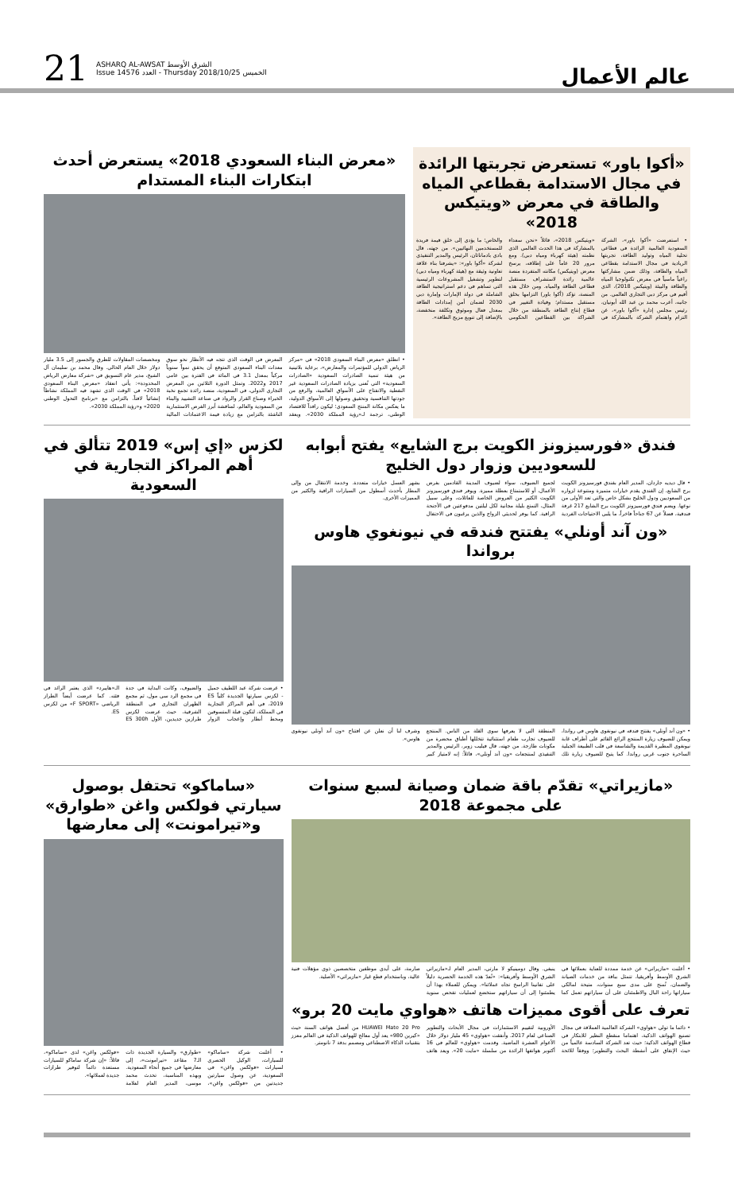عالم الأعمال
21
ASHARQ AL-AWSAT الشرق الأوسط
Issue 14576 العدد - Thursday 2018/10/25 الخميس
«أكوا باور» تستعرض تجربتها الرائدة في مجال الاستدامة بقطاعي المياه والطاقة في معرض «ويتيكس 2018»
• استعرضت «أكوا باور»، الشركة السعودية العالمية الرائدة في قطاعي تحلية المياه وتوليد الطاقة، تجربتها الريادية في مجال الاستدامة بقطاعي المياه والطاقة، وذلك ضمن مشاركتها راعياً ماسياً في معرض تكنولوجيا المياه والطاقة والبيئة (ويتيكس 2018)، الذي أقيم في مركز دبي التجاري العالمي. من جانبه، أعرب محمد بن عبد الله أبونيان، رئيس مجلس إدارة «أكوا باور»، عن التزام واهتمام الشركة بالمشاركة في «ويتيكس 2018»، قائلاً «نحن سعداء بالمشاركة في هذا الحدث العالمي الذي نظمته (هيئة كهرباء ومياه دبي). ومع مرور 20 عاماً على إطلاقه، يرسخ معرض (ويتيكس) مكانته المتفردة منصة عالمية رائدة لاستشراف مستقبل قطاعي الطاقة والمياه. ومن خلال هذه المنصة، تؤكد (أكوا باور) التزامها بخلق مستقبل مستدام؛ وقيادة التغيير في قطاع إنتاج الطاقة بالمنطقة من خلال الشراكة بين القطاعين الحكومي والخاص؛ ما يؤدي إلى خلق قيمة فريدة للمستخدمين النهائيين». من جهته، قال بادي بادماناثان، الرئيس والمدير التنفيذي لشركة «أكوا باور»: «يشرفنا بناء علاقة تعاونية وثيقة مع (هيئة كهرباء ومياه دبي) لتطوير وتشغيل المشروعات الرئيسية التي تساهم في دعم استراتيجية الطاقة الشاملة في دولة الإمارات وإمارة دبي 2030 لضمان أمن إمدادات الطاقة بمعدل فعال وموثوق وتكلفة منخفضة، بالإضافة إلى تنويع مزيج الطاقة».
«معرض البناء السعودي 2018» يستعرض أحدث ابتكارات البناء المستدام
• انطلق «معرض البناء السعودي 2018» في «مركز الرياض الدولي للمؤتمرات والمعارض»، برعاية بلاتينية من هيئة تنمية الصادرات السعودية «الصادرات السعودية» التي تُعنى بزيادة الصادرات السعودية غير النفطية والانفتاح على الأسواق العالمية، والرفع من جودتها التنافسية وتحقيق وصولها إلى الأسواق الدولية، ما يعكس مكانة المنتج السعودي؛ ليكون رافداً للاقتصاد الوطني، ترجمة لـ«رؤية المملكة 2030». ويعقد المعرض في الوقت الذي تتجه فيه الأنظار نحو سوق معدات البناء السعودي المتوقع أن يحقق نمواً سنوياً مركباً بمعدل 3.1 في المائة في الفترة بين عامي 2017 و2022. وتمثل الدورة الثلاثين من المعرض التجاري الدولي، في السعودية، منصة رائدة تجمع نخبة الخبراء وصناع القرار والرواد في صناعة التشييد والبناء من السعودية والعالم، لمناقشة أبرز الفرص الاستثمارية الناشئة بالتزامن مع زيادة قيمة الاعتمادات المالية ومخصصات المقاولات للطرق والجسور إلى 3.5 مليار دولار خلال العام الحالي. وقال محمد بن سليمان آل الشيخ، مدير عام التسويق في «شركة معارض الرياض المحدودة»: يأتي انعقاد «معرض البناء السعودي 2018» في الوقت الذي تشهد فيه المملكة نشاطاً إنشائياً لافتاً، بالتزامن مع «برنامج التحول الوطني 2020» و«رؤية المملكة 2030».
فندق «فورسيزونز الكويت برج الشايع» يفتح أبوابه للسعوديين وزوار دول الخليج
• قال ديديه جاردان، المدير العام بفندق فورسيزونز الكويت برج الشايع، إن الفندق يقدم خيارات متميزة ومتنوعة لزواره من السعوديين ودول الخليج بشكل خاص والتي تعد الأولى من نوعها. ويضم فندق فورسيزونز الكويت برج الشايع 217 غرفة فندقية، فضلاً عن 67 جناحاً فاخراً، ما يلبي الاحتياجات الفردية لجميع الضيوف، سواء لضيوف المدينة القادمين بغرض الأعمال، أو للاستمتاع بعطلة مميزة. ويوفر فندق فورسيزونز الكويت الكثير من العروض الخاصة للعائلات، وعلى سبيل المثال، التمتع بليلة مجانية لكل ليلتين مدفوعتين في الأجنحة الراقية. كما يوفر لحديثي الزواج والذين يرغبون في الاحتفال بشهر العسل خيارات متعددة. وخدمة الانتقال من وإلى المطار بأحدث أسطول من السيارات الراقية والكثير من المميزات الأخرى.
«ون آند أونلي» يفتتح فندقه في نيونغوي هاوس برواندا
• «ون آند أونلي» يفتتح فندقه في نيونغوي هاوس في رواندا، ويمكن للضيوف زيارة المنتجع الرائع القائم على أطراف غابة نيونغوي المطيرة القديمة والشاسعة في قلب الطبيعة الجبلية الساحرة جنوب غربي رواندا. كما يتيح للضيوف زيارة تلك المنطقة التي لا يعرفها سوى القلة من الناس. المنتجع للضيوف تجارب طعام استثنائية تتخللها أطباق محضرة من مكونات طازجة. من جهته، قال فيليب زوبر، الرئيس والمدير التنفيذي لمنتجعات «ون آند أونلي»، قائلاً: إنه لامتياز كبير وشرف لنا أن نعلن عن افتتاح «ون آند أونلي نيونغوي هاوس».
لكزس «إي إس» 2019 تتألق في أهم المراكز التجارية في السعودية
• عرضت شركة عبد اللطيف جميل - لكزس سيارتها الجديدة كلياً ES 2019، في أهم المراكز التجارية في المملكة، لتكون قبلة المتسوقين ومحط أنظار وإعجاب الزوار والضيوف، وكانت البداية في جدة في مجمع الرد سي مول، ثم مجمع الظهران التجاري في المنطقة الشرقية، حيث عرضت لكزس طرازين جديدين، الأول ES 300h الـ«هايبرد» الذي يعتبر الرائد في فئته. كما عرضت أيضاً الطراز الرياضي «F SPORT» من لكزس ES.
«مازيراتي» تقدّم باقة ضمان وصيانة لسبع سنوات على مجموعة 2018
• أعلنت «مازيراتي» عن خدمة ممددة للعناية بعملائها في الشرق الأوسط وأفريقيا، تتمثل بباقة من خدمات الصيانة والضمان، تُمنح على مدى سبع سنوات، متيحة لمالكي سياراتها راحة البال والاطمئنان على أن سياراتهم تعمل كما ينبغي. وقال دومينيكو لا مارتي، المدير العام لـ«مازيراتي الشرق الأوسط وأفريقيا»: «تُعدّ هذه الخدمة الحصرية دليلاً على تفانينا الراسخ تجاه عملائنا». ويمكن للعملاء بهذا أن يطمئنوا إلى أن سياراتهم ستخضع لعمليات تفحص سنوية صارمة، على أيدي موظفين متخصصين ذوي مؤهلات فنية عالية، وباستخدام قطع غيار «مازيراتي» الأصلية.
تعرف على أقوى مميزات هاتف «هواوي مايت 20 برو»
• دائما ما تولي «هواوي» الشركة العالمية العملاقة في مجال تصنيع الهواتف الذكية، اهتماما منقطع النظير للابتكار في قطاع الهواتف الذكية؛ حيث تعد الشركة السادسة عالمياً من حيث الإنفاق على أنشطة البحث والتطوير؛ ووفقاً للائحة الأوروبية لتقييم الاستثمارات في مجال الأبحاث والتطوير الصناعي لعام 2017. وأنفقت «هواوي» 45 مليار دولار خلال الأعوام العشرة الماضية. وقدمت «هواوي» للعالم في 16 أكتوبر هواتفها الرائدة من سلسلة «مايت 20». ويعد هاتف HUAWEI Mate 20 Pro من أفضل هواتف السنة حيث «كيرين 980» يعد أول معالج للهواتف الذكية في العالم معزز بتقنيات الذكاء الاصطناعي ومصمم بدقة 7 نانومتر.
«ساماكو» تحتفل بوصول سيارتي فولكس واغن «طوارق» و«تيرامونت» إلى معارضها
• أعلنت شركة «ساماكو» للسيارات، الوكيل الحصري لسيارات «فولكس واغن» في السعودية، عن وصول سيارتين جديدتين من «فولكس واغن»، «طوارق» والسيارة الجديدة ذات الـ7 مقاعد «تيرامونت»، إلى معارضها في جميع أنحاء السعودية. وبهذه المناسبة، تحدث محمد موسى، المدير العام لعلامة «فولكس واغن» لدى «ساماكو»، قائلاً: «إن شركة ساماكو للسيارات مستعدة دائماً لتوفير طرازات جديدة لعملائها».